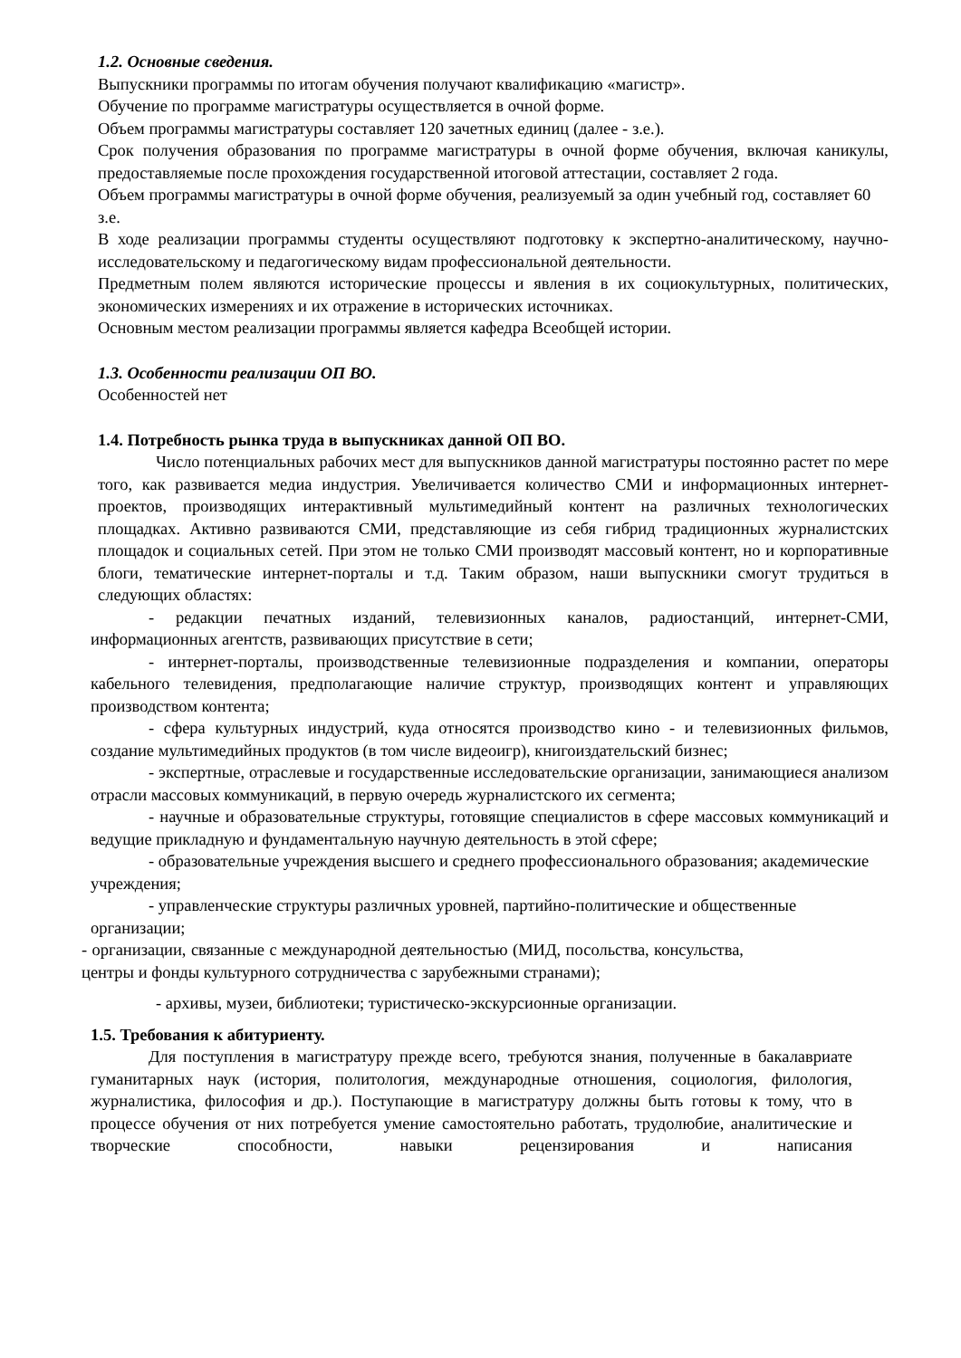1.2. Основные сведения.
Выпускники программы по итогам обучения получают квалификацию «магистр».
Обучение по программе магистратуры осуществляется в очной форме.
Объем программы магистратуры составляет 120 зачетных единиц (далее - з.е.).
Срок получения образования по программе магистратуры в очной форме обучения, включая каникулы, предоставляемые после прохождения государственной итоговой аттестации, составляет 2 года.
Объем программы магистратуры в очной форме обучения, реализуемый за один учебный год, составляет 60 з.е.
В ходе реализации программы студенты осуществляют подготовку к экспертно-аналитическому, научно-исследовательскому и педагогическому видам профессиональной деятельности.
Предметным полем являются исторические процессы и явления в их социокультурных, политических, экономических измерениях и их отражение в исторических источниках.
Основным местом реализации программы является кафедра Всеобщей истории.
1.3. Особенности реализации ОП ВО.
Особенностей нет
1.4. Потребность рынка труда в выпускниках данной ОП ВО.
Число потенциальных рабочих мест для выпускников данной магистратуры постоянно растет по мере того, как развивается медиа индустрия. Увеличивается количество СМИ и информационных интернет-проектов, производящих интерактивный мультимедийный контент на различных технологических площадках. Активно развиваются СМИ, представляющие из себя гибрид традиционных журналистских площадок и социальных сетей. При этом не только СМИ производят массовый контент, но и корпоративные блоги, тематические интернет-порталы и т.д. Таким образом, наши выпускники смогут трудиться в следующих областях:
- редакции печатных изданий, телевизионных каналов, радиостанций, интернет-СМИ, информационных агентств, развивающих присутствие в сети;
- интернет-порталы, производственные телевизионные подразделения и компании, операторы кабельного телевидения, предполагающие наличие структур, производящих контент и управляющих производством контента;
- сфера культурных индустрий, куда относятся производство кино - и телевизионных фильмов, создание мультимедийных продуктов (в том числе видеоигр), книгоиздательский бизнес;
- экспертные, отраслевые и государственные исследовательские организации, занимающиеся анализом отрасли массовых коммуникаций, в первую очередь журналистского их сегмента;
- научные и образовательные структуры, готовящие специалистов в сфере массовых коммуникаций и ведущие прикладную и фундаментальную научную деятельность в этой сфере;
- образовательные учреждения высшего и среднего профессионального образования; академические учреждения;
- управленческие структуры различных уровней, партийно-политические и общественные организации;
- организации, связанные с международной деятельностью (МИД, посольства, консульства, центры и фонды культурного сотрудничества с зарубежными странами);
- архивы, музеи, библиотеки; туристическо-экскурсионные организации.
1.5. Требования к абитуриенту.
Для поступления в магистратуру прежде всего, требуются знания, полученные в бакалавриате гуманитарных наук (история, политология, международные отношения, социология, филология, журналистика, философия и др.). Поступающие в магистратуру должны быть готовы к тому, что в процессе обучения от них потребуется умение самостоятельно работать, трудолюбие, аналитические и творческие способности, навыки рецензирования и написания